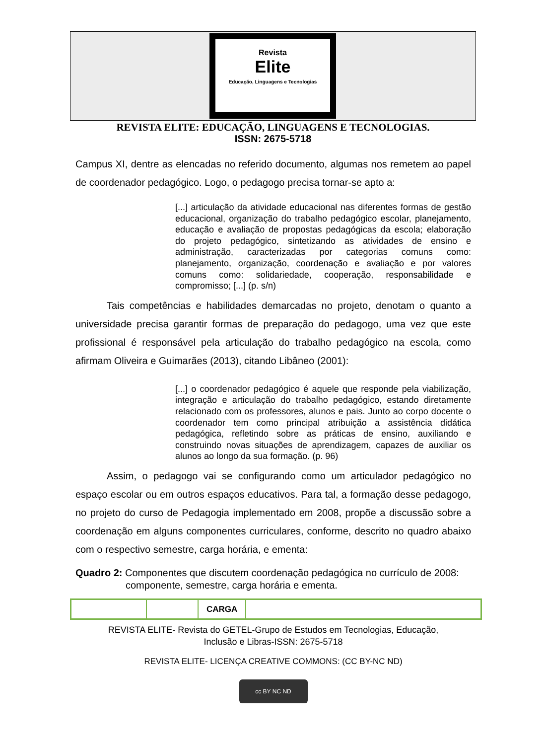Revista
Elite
Educação, Linguagens e Tecnologias
REVISTA ELITE: EDUCAÇÃO, LINGUAGENS E TECNOLOGIAS.
ISSN: 2675-5718
Campus XI, dentre as elencadas no referido documento, algumas nos remetem ao papel de coordenador pedagógico. Logo, o pedagogo precisa tornar-se apto a:
[...] articulação da atividade educacional nas diferentes formas de gestão educacional, organização do trabalho pedagógico escolar, planejamento, educação e avaliação de propostas pedagógicas da escola; elaboração do projeto pedagógico, sintetizando as atividades de ensino e administração, caracterizadas por categorias comuns como: planejamento, organização, coordenação e avaliação e por valores comuns como: solidariedade, cooperação, responsabilidade e compromisso; [...] (p. s/n)
Tais competências e habilidades demarcadas no projeto, denotam o quanto a universidade precisa garantir formas de preparação do pedagogo, uma vez que este profissional é responsável pela articulação do trabalho pedagógico na escola, como afirmam Oliveira e Guimarães (2013), citando Libâneo (2001):
[...] o coordenador pedagógico é aquele que responde pela viabilização, integração e articulação do trabalho pedagógico, estando diretamente relacionado com os professores, alunos e pais. Junto ao corpo docente o coordenador tem como principal atribuição a assistência didática pedagógica, refletindo sobre as práticas de ensino, auxiliando e construindo novas situações de aprendizagem, capazes de auxiliar os alunos ao longo da sua formação. (p. 96)
Assim, o pedagogo vai se configurando como um articulador pedagógico no espaço escolar ou em outros espaços educativos. Para tal, a formação desse pedagogo, no projeto do curso de Pedagogia implementado em 2008, propõe a discussão sobre a coordenação em alguns componentes curriculares, conforme, descrito no quadro abaixo com o respectivo semestre, carga horária, e ementa:
Quadro 2: Componentes que discutem coordenação pedagógica no currículo de 2008: componente, semestre, carga horária e ementa.
| | | CARGA | |
REVISTA ELITE- Revista do GETEL-Grupo de Estudos em Tecnologias, Educação,
Inclusão e Libras-ISSN: 2675-5718
REVISTA ELITE- LICENÇA CREATIVE COMMONS: (CC BY-NC ND)
cc BY NC ND